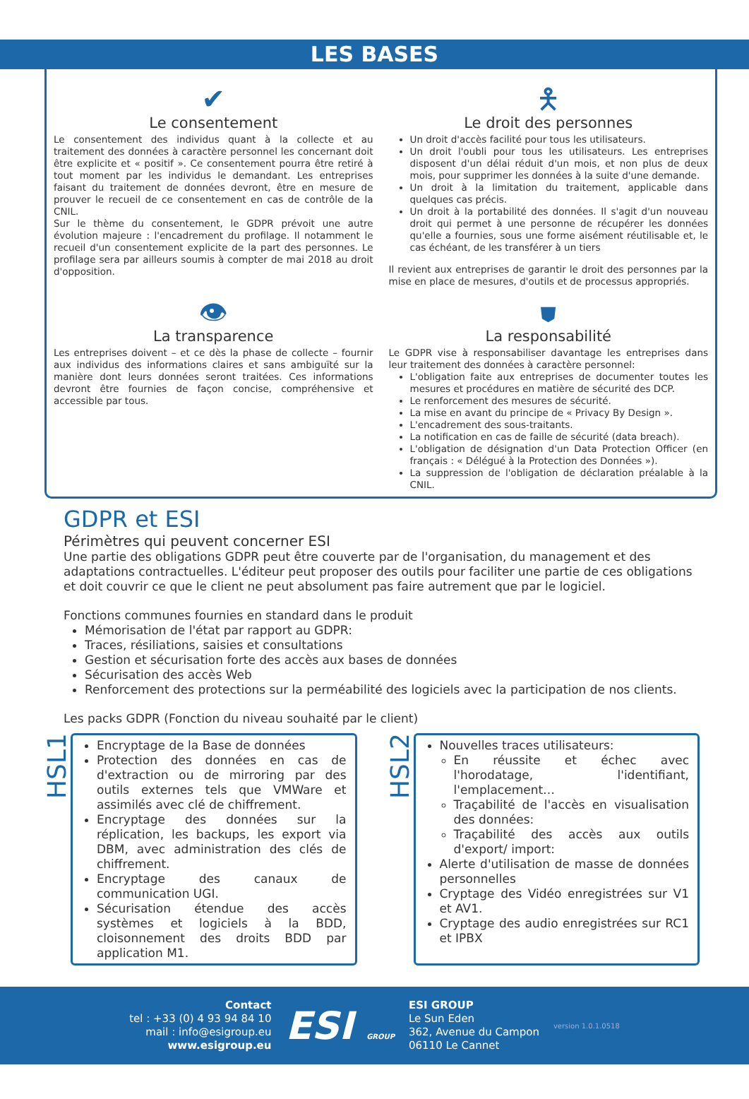LES BASES
✔
Le consentement
Le consentement des individus quant à la collecte et au traitement des données à caractère personnel les concernant doit être explicite et « positif ». Ce consentement pourra être retiré à tout moment par les individus le demandant. Les entreprises faisant du traitement de données devront, être en mesure de prouver le recueil de ce consentement en cas de contrôle de la CNIL.
Sur le thème du consentement, le GDPR prévoit une autre évolution majeure : l'encadrement du profilage. Il notamment le recueil d'un consentement explicite de la part des personnes. Le profilage sera par ailleurs soumis à compter de mai 2018 au droit d'opposition.
🯅
Le droit des personnes
Un droit d'accès facilité pour tous les utilisateurs.
Un droit l'oubli pour tous les utilisateurs. Les entreprises disposent d'un délai réduit d'un mois, et non plus de deux mois, pour supprimer les données à la suite d'une demande.
Un droit à la limitation du traitement, applicable dans quelques cas précis.
Un droit à la portabilité des données. Il s'agit d'un nouveau droit qui permet à une personne de récupérer les données qu'elle a fournies, sous une forme aisément réutilisable et, le cas échéant, de les transférer à un tiers
Il revient aux entreprises de garantir le droit des personnes par la mise en place de mesures, d'outils et de processus appropriés.
👁
La transparence
Les entreprises doivent – et ce dès la phase de collecte – fournir aux individus des informations claires et sans ambiguïté sur la manière dont leurs données seront traitées. Ces informations devront être fournies de façon concise, compréhensive et accessible par tous.
⛊
La responsabilité
Le GDPR vise à responsabiliser davantage les entreprises dans leur traitement des données à caractère personnel:
L'obligation faite aux entreprises de documenter toutes les mesures et procédures en matière de sécurité des DCP.
Le renforcement des mesures de sécurité.
La mise en avant du principe de « Privacy By Design ».
L'encadrement des sous-traitants.
La notification en cas de faille de sécurité (data breach).
L'obligation de désignation d'un Data Protection Officer (en français : « Délégué à la Protection des Données »).
La suppression de l'obligation de déclaration préalable à la CNIL.
GDPR et ESI
Périmètres qui peuvent concerner ESI
Une partie des obligations GDPR peut être couverte par de l'organisation, du management et des adaptations contractuelles. L'éditeur peut proposer des outils pour faciliter une partie de ces obligations et doit couvrir ce que le client ne peut absolument pas faire autrement que par le logiciel.
Fonctions communes fournies en standard dans le produit
Mémorisation de l'état par rapport au GDPR:
Traces, résiliations, saisies et consultations
Gestion et sécurisation forte des accès aux bases de données
Sécurisation des accès Web
Renforcement des protections sur la perméabilité des logiciels avec la participation de nos clients.
Les packs GDPR (Fonction du niveau souhaité par le client)
HSL1
Encryptage de la Base de données
Protection des données en cas de d'extraction ou de mirroring par des outils externes tels que VMWare et assimilés avec clé de chiffrement.
Encryptage des données sur la réplication, les backups, les export via DBM, avec administration des clés de chiffrement.
Encryptage des canaux de communication UGI.
Sécurisation étendue des accès systèmes et logiciels à la BDD, cloisonnement des droits BDD par application M1.
HSL2
Nouvelles traces utilisateurs:
En réussite et échec avec l'horodatage, l'identifiant, l'emplacement…
Traçabilité de l'accès en visualisation des données:
Traçabilité des accès aux outils d'export/ import:
Alerte d'utilisation de masse de données personnelles
Cryptage des Vidéo enregistrées sur V1 et AV1.
Cryptage des audio enregistrées sur RC1 et IPBX
Contact
tel : +33 (0) 4 93 94 84 10
mail : info@esigroup.eu
www.esigroup.eu
ESI GROUP
ESI GROUP
Le Sun Eden
362, Avenue du Campon
06110 Le Cannet
version 1.0.1.0518